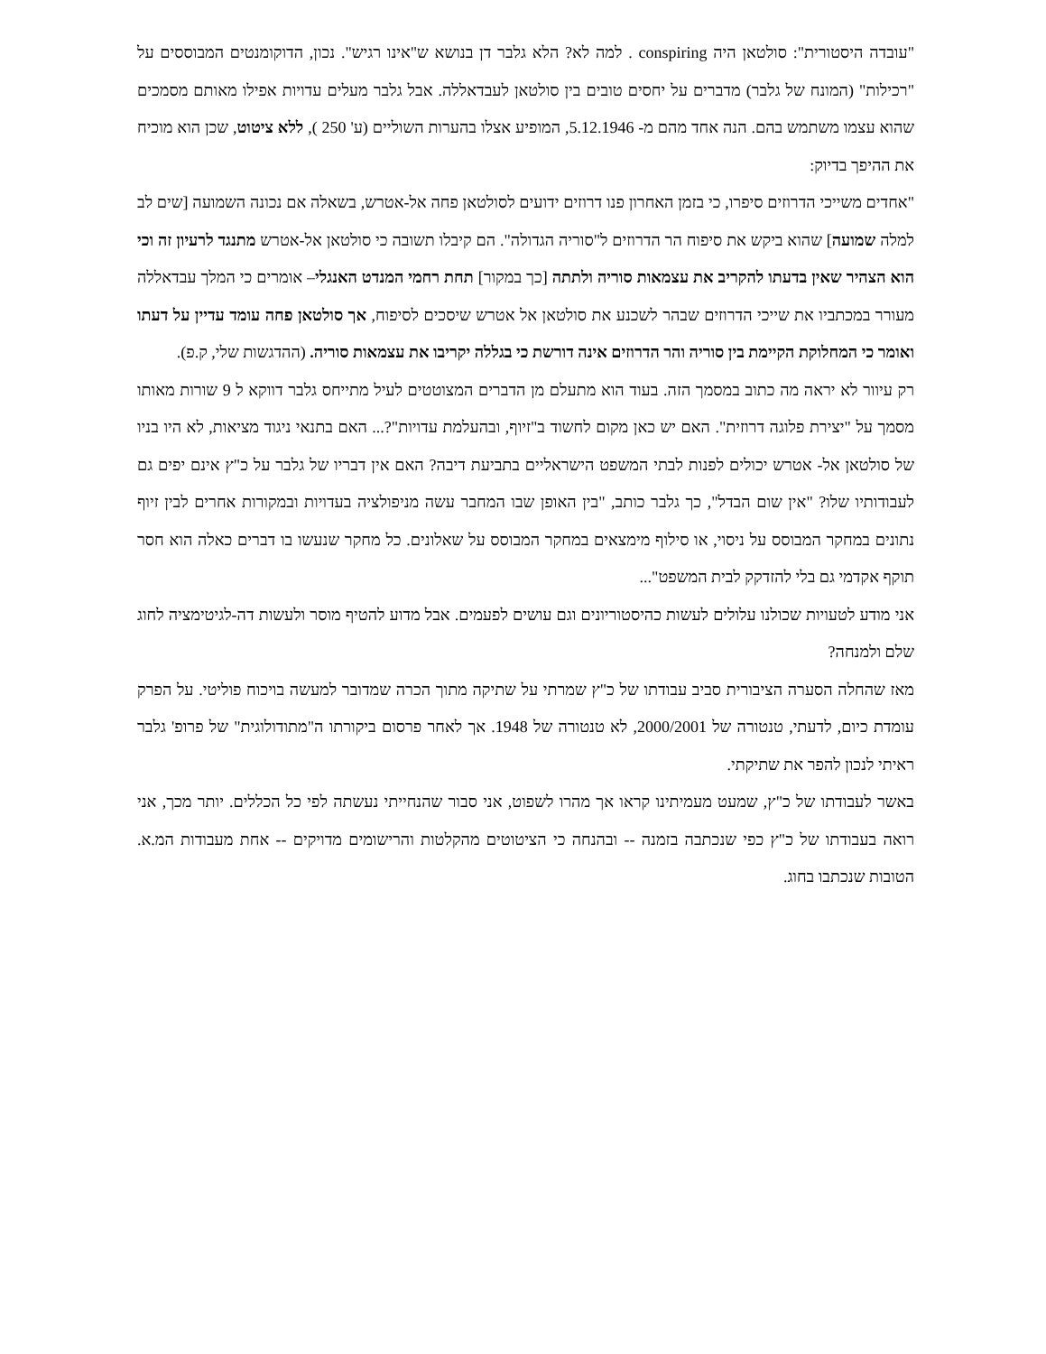"עובדה היסטורית": סולטאן היה conspiring . למה לא? הלא גלבר דן בנושא ש"אינו רגיש". נכון, הדוקומנטים המבוססים על "רכילות" (המונח של גלבר) מדברים על יחסים טובים בין סולטאן לעבדאללה. אבל גלבר מעלים עדויות אפילו מאותם מסמכים שהוא עצמו משתמש בהם. הנה אחד מהם מ- 5.12.1946, המופיע אצלו בהערות השוליים (ע' 250 ), ללא ציטוט, שכן הוא מוכיח את ההיפך בדיוק:
"אחדים משייכי הדרוזים סיפרו, כי בזמן האחרון פנו דרוזים ידועים לסולטאן פחה אל-אטרש, בשאלה אם נכונה השמועה [שים לב למלה שמועה] שהוא ביקש את סיפוח הר הדרוזים ל"סוריה הגדולה". הם קיבלו תשובה כי סולטאן אל-אטרש מתנגד לרעיון זה וכי הוא הצהיר שאין בדעתו להקריב את עצמאות סוריה ולתתה [כך במקור] תחת רחמי המנדט האנגלי– אומרים כי המלך עבדאללה מעורר במכתביו את שייכי הדרוזים שבהר לשכנע את סולטאן אל אטרש שיסכים לסיפוח, אך סולטאן פחה עומד עדיין על דעתו ואומר כי המחלוקת הקיימת בין סוריה והר הדרוזים אינה דורשת כי בגללה יקריבו את עצמאות סוריה. (ההדגשות שלי, ק.פ).
רק עיוור לא יראה מה כתוב במסמך הזה. בעוד הוא מתעלם מן הדברים המצוטטים לעיל מתייחס גלבר דווקא ל 9 שורות מאותו מסמך על "יצירת פלוגה דרוזית". האם יש כאן מקום לחשוד ב"זיוף, ובהעלמת עדויות"?... האם בתנאי ניגוד מציאות, לא היו בניו של סולטאן אל- אטרש יכולים לפנות לבתי המשפט הישראליים בתביעת דיבה? האם אין דבריו של גלבר על כ"ץ אינם יפים גם לעבודותיו שלו? "אין שום הבדל", כך גלבר כותב, "בין האופן שבו המחבר עשה מניפולציה בעדויות ובמקורות אחרים לבין זיוף נתונים במחקר המבוסס על ניסוי, או סילוף מימצאים במחקר המבוסס על שאלונים. כל מחקר שנעשו בו דברים כאלה הוא חסר תוקף אקדמי גם בלי להזדקק לבית המשפט"...
אני מודע לטעויות שכולנו עלולים לעשות כהיסטוריונים וגם עושים לפעמים. אבל מדוע להטיף מוסר ולעשות דה-לגיטימציה לחוג שלם ולמנחה?
מאז שהחלה הסערה הציבורית סביב עבודתו של כ"ץ שמרתי על שתיקה מתוך הכרה שמדובר למעשה בויכוח פוליטי. על הפרק עומדת כיום, לדעתי, טנטורה של 2000/2001, לא טנטורה של 1948. אך לאחר פרסום ביקורתו ה"מתודולוגית" של פרופ' גלבר ראיתי לנכון להפר את שתיקתי.
באשר לעבודתו של כ"ץ, שמעט מעמיתינו קראו אך מהרו לשפוט, אני סבור שהנחייתי נעשתה לפי כל הכללים. יותר מכך, אני רואה בעבודתו של כ"ץ כפי שנכתבה בזמנה -- ובהנחה כי הציטוטים מהקלטות והרישומים מדויקים -- אחת מעבודות המ.א. הטובות שנכתבו בחוג.